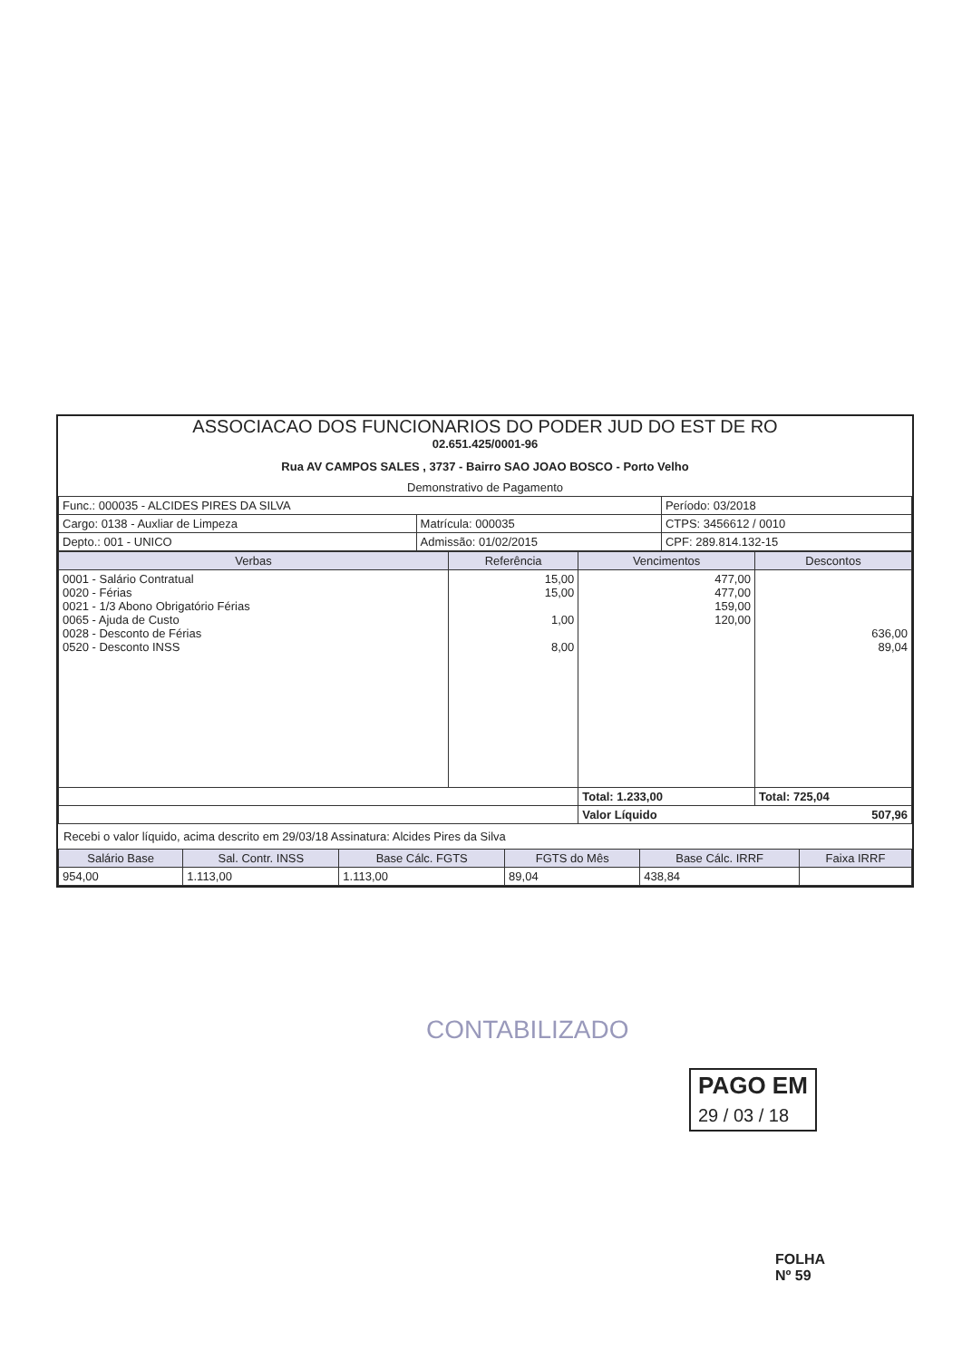ASSOCIACAO DOS FUNCIONARIOS DO PODER JUD DO EST DE RO
02.651.425/0001-96
Rua AV CAMPOS SALES , 3737 - Bairro SAO JOAO BOSCO - Porto Velho
Demonstrativo de Pagamento
| Func.: 000035 - ALCIDES PIRES DA SILVA | | Período: 03/2018 |
| Cargo: 0138 - Auxliar de Limpeza | Matrícula: 000035 | CTPS: 3456612 / 0010 |
| Depto.: 001 - UNICO | Admissão: 01/02/2015 | CPF: 289.814.132-15 |
| Verbas | Referência | Vencimentos | Descontos |
| --- | --- | --- | --- |
| 0001 - Salário Contratual 0020 - Férias 0021 - 1/3 Abono Obrigatório Férias 0065 - Ajuda de Custo 0028 - Desconto de Férias 0520 - Desconto INSS | 15,00 15,00 1,00 8,00 | 477,00 477,00 159,00 120,00 | 636,00 89,04 |
| | | Total: 1.233,00 | Total: 725,04 |
| | | Valor Líquido 507,96 | |
Recebi o valor líquido, acima descrito em 29/03/18 Assinatura: Alcides Pires da Silva
| Salário Base | Sal. Contr. INSS | Base Cálc. FGTS | FGTS do Mês | Base Cálc. IRRF | Faixa IRRF |
| --- | --- | --- | --- | --- | --- |
| 954,00 | 1.113,00 | 1.113,00 | 89,04 | 438,84 | |
CONTABILIZADO
PAGO EM
29 / 03 / 18
FOLHA
Nº 59